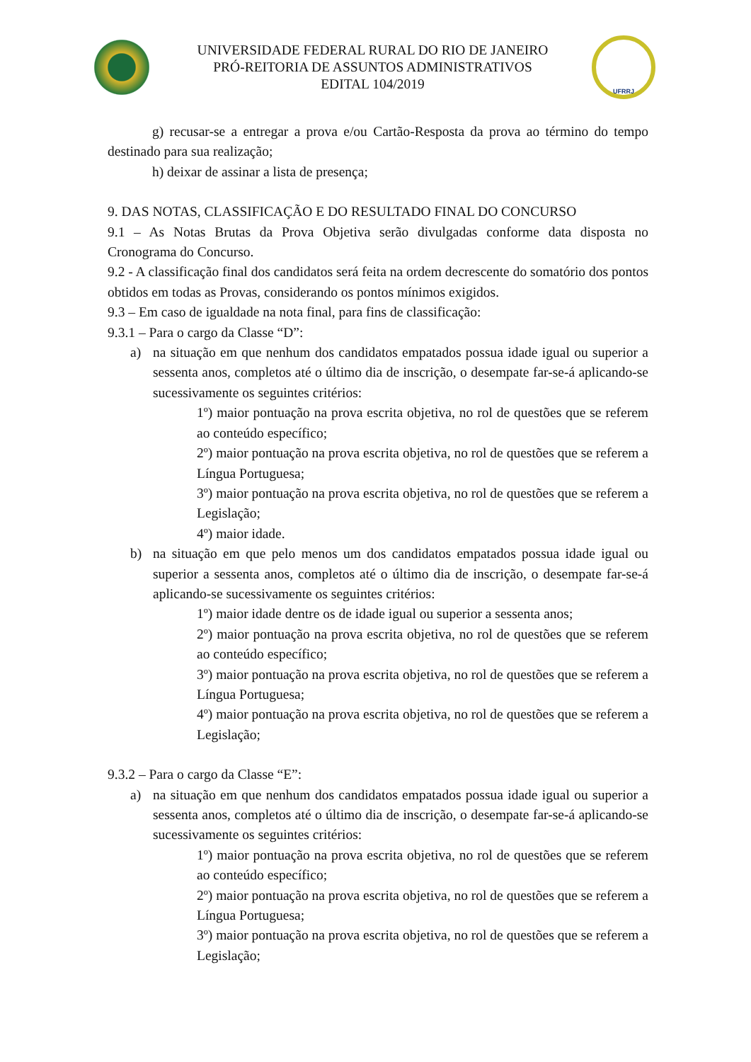UNIVERSIDADE FEDERAL RURAL DO RIO DE JANEIRO
PRÓ-REITORIA DE ASSUNTOS ADMINISTRATIVOS
EDITAL 104/2019
UFRRJ
g) recusar-se a entregar a prova e/ou Cartão-Resposta da prova ao término do tempo destinado para sua realização;
h) deixar de assinar a lista de presença;
9. DAS NOTAS, CLASSIFICAÇÃO E DO RESULTADO FINAL DO CONCURSO
9.1 – As Notas Brutas da Prova Objetiva serão divulgadas conforme data disposta no Cronograma do Concurso.
9.2 - A classificação final dos candidatos será feita na ordem decrescente do somatório dos pontos obtidos em todas as Provas, considerando os pontos mínimos exigidos.
9.3 – Em caso de igualdade na nota final, para fins de classificação:
9.3.1 – Para o cargo da Classe “D”:
a) na situação em que nenhum dos candidatos empatados possua idade igual ou superior a sessenta anos, completos até o último dia de inscrição, o desempate far-se-á aplicando-se sucessivamente os seguintes critérios:
1º) maior pontuação na prova escrita objetiva, no rol de questões que se referem ao conteúdo específico;
2º) maior pontuação na prova escrita objetiva, no rol de questões que se referem a Língua Portuguesa;
3º) maior pontuação na prova escrita objetiva, no rol de questões que se referem a Legislação;
4º) maior idade.
b) na situação em que pelo menos um dos candidatos empatados possua idade igual ou superior a sessenta anos, completos até o último dia de inscrição, o desempate far-se-á aplicando-se sucessivamente os seguintes critérios:
1º) maior idade dentre os de idade igual ou superior a sessenta anos;
2º) maior pontuação na prova escrita objetiva, no rol de questões que se referem ao conteúdo específico;
3º) maior pontuação na prova escrita objetiva, no rol de questões que se referem a Língua Portuguesa;
4º) maior pontuação na prova escrita objetiva, no rol de questões que se referem a Legislação;
9.3.2 – Para o cargo da Classe “E”:
a) na situação em que nenhum dos candidatos empatados possua idade igual ou superior a sessenta anos, completos até o último dia de inscrição, o desempate far-se-á aplicando-se sucessivamente os seguintes critérios:
1º) maior pontuação na prova escrita objetiva, no rol de questões que se referem ao conteúdo específico;
2º) maior pontuação na prova escrita objetiva, no rol de questões que se referem a Língua Portuguesa;
3º) maior pontuação na prova escrita objetiva, no rol de questões que se referem a Legislação;